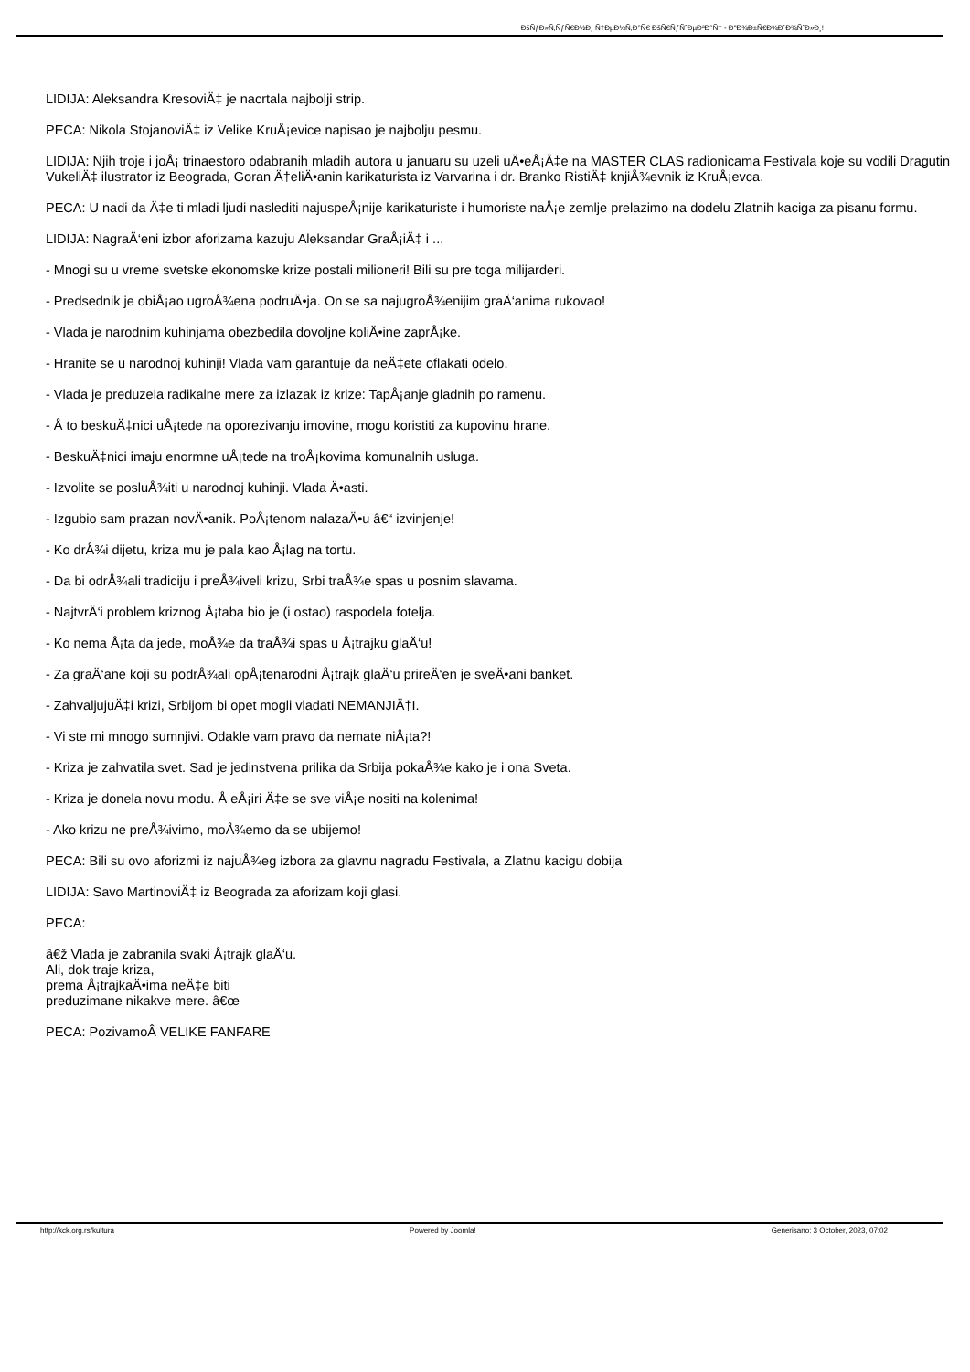ÐšÑƒÐ»Ñ‚ÑƒÑ€Ð½Ð¸ Ñ†ÐµÐ½Ñ‚Ð°Ñ€ ÐšÑ€ÑƒÑˆÐµÐ²Ð°Ñ† - Ð"Ð¾Ð±Ñ€Ð¾Ð´Ð¾ÑˆÐ»Ð¸!
LIDIJA: Aleksandra KresoviÄ‡ je nacrtala najbolji strip.
PECA: Nikola StojanoviÄ‡ iz Velike KruÅ¡evice napisao je najbolju pesmu.
LIDIJA: Njih troje i joÅ¡ trinaestoro odabranih mladih autora u januaru su uzeli uÄ•eÅ¡Ä‡e na MASTER CLAS radionicama Festivala koje su vodili Dragutin VukeliÄ‡ ilustrator iz Beograda, Goran Ä†eliÄ•anin karikaturista iz Varvarina i dr. Branko RistiÄ‡ knjiÅ¾evnik iz KruÅ¡evca.
PECA: U nadi da Ä‡e ti mladi ljudi naslediti najuspeÅ¡nije karikaturiste i humoriste naÅ¡e zemlje prelazimo na dodelu Zlatnih kaciga za pisanu formu.
LIDIJA: NagraÄ‘eni izbor aforizama kazuju Aleksandar GraÅ¡iÄ‡ i ...
- Mnogi su u vreme svetske ekonomske krize postali milioneri! Bili su pre toga milijarderi.
- Predsednik je obiÅ¡ao ugroÅ¾ena podruÄ•ja. On se sa najugroÅ¾enijim graÄ‘anima rukovao!
- Vlada je narodnim kuhinjama obezbedila dovoljne koliÄ•ine zaprÅ¡ke.
- Hranite se u narodnoj kuhinji! Vlada vam garantuje da neÄ‡ete oflakati odelo.
- Vlada je preduzela radikalne mere za izlazak iz krize: TapÅ¡anje gladnih po ramenu.
- Å to beskuÄ‡nici uÅ¡tede na oporezivanju imovine, mogu koristiti za kupovinu hrane.
- BeskuÄ‡nici imaju enormne uÅ¡tede na troÅ¡kovima komunalnih usluga.
- Izvolite se posluÅ¾iti u narodnoj kuhinji. Vlada Ä•asti.
- Izgubio sam prazan novÄ•anik. PoÅ¡tenom nalazaÄ•u â€“ izvinjenje!
- Ko drÅ¾i dijetu, kriza mu je pala kao Å¡lag na tortu.
- Da bi odrÅ¾ali tradiciju i preÅ¾iveli krizu, Srbi traÅ¾e spas u posnim slavama.
- NajtvrÄ‘i problem kriznog Å¡taba bio je (i ostao) raspodela fotelja.
- Ko nema Å¡ta da jede, moÅ¾e da traÅ¾i spas u Å¡trajku glaÄ‘u!
- Za graÄ‘ane koji su podrÅ¾ali opÅ¡tenarodni Å¡trajk glaÄ‘u prireÄ‘en je sveÄ•ani banket.
- ZahvaljujuÄ‡i krizi, Srbijom bi opet mogli vladati NEMANJIÄ†I.
- Vi ste mi mnogo sumnjivi. Odakle vam pravo da nemate niÅ¡ta?!
- Kriza je zahvatila svet. Sad je jedinstvena prilika da Srbija pokaÅ¾e kako je i ona Sveta.
- Kriza je donela novu modu. Å eÅ¡iri Ä‡e se sve viÅ¡e nositi na kolenima!
- Ako krizu ne preÅ¾ivimo, moÅ¾emo da se ubijemo!
PECA: Bili su ovo aforizmi iz najuÅ¾eg izbora za glavnu nagradu Festivala, a Zlatnu kacigu dobija
LIDIJA: Savo MartinoviÄ‡ iz Beograda za aforizam koji glasi.
PECA:
â€ž Vlada je zabranila svaki Å¡trajk glaÄ‘u.
Ali, dok traje kriza,
prema Å¡trajkaÄ•ima neÄ‡e biti
preduzimane nikakve mere. â€œ
PECA: PozivamoÂ VELIKE FANFARE
http://kck.org.rs/kultura Powered by Joomla! Generisano: 3 October, 2023, 07:02